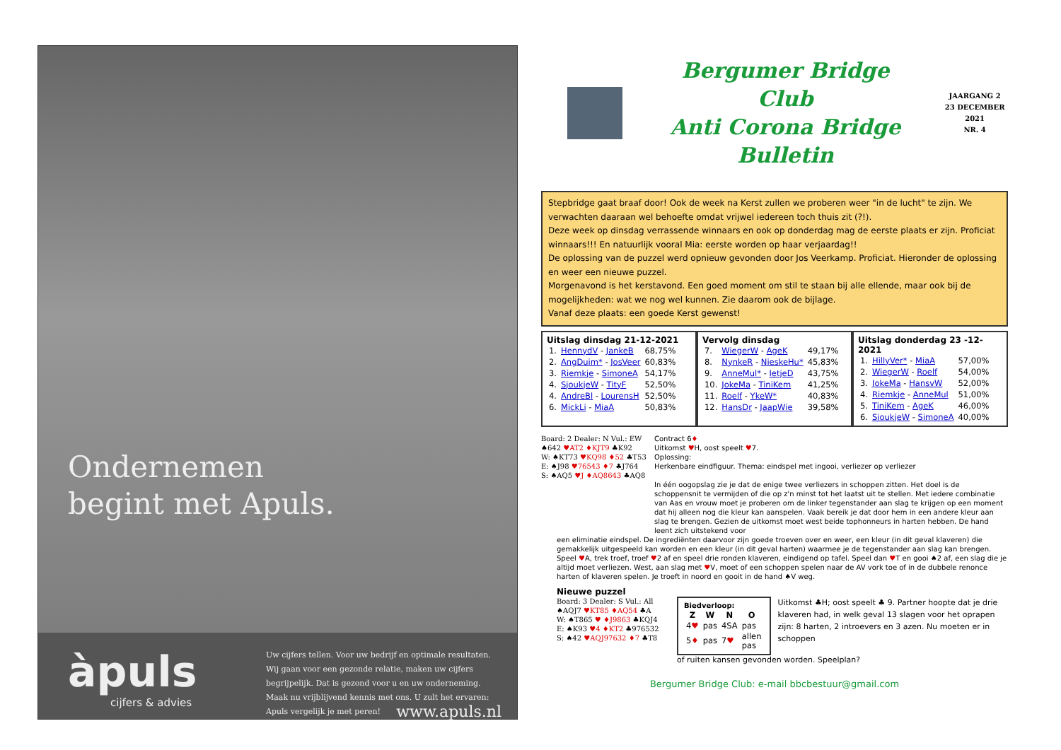Ondernemen
begint met Apuls.
àpuls
cijfers & advies
Uw cijfers tellen. Voor uw bedrijf en optimale resultaten. Wij gaan voor een gezonde relatie, maken uw cijfers begrijpelijk. Dat is gezond voor u en uw onderneming. Maak nu vrijblijvend kennis met ons. U zult het ervaren: Apuls vergelijk je met peren! www.apuls.nl
Bergumer Bridge Club
Anti Corona Bridge Bulletin
JAARGANG 2
23 DECEMBER 2021
NR. 4
Stepbridge gaat braaf door! Ook de week na Kerst zullen we proberen weer "in de lucht" te zijn. We verwachten daaraan wel behoefte omdat vrijwel iedereen toch thuis zit (?!).
Deze week op dinsdag verrassende winnaars en ook op donderdag mag de eerste plaats er zijn. Proficiat winnaars!!! En natuurlijk vooral Mia: eerste worden op haar verjaardag!!
De oplossing van de puzzel werd opnieuw gevonden door Jos Veerkamp. Proficiat. Hieronder de oplossing en weer een nieuwe puzzel.
Morgenavond is het kerstavond. Een goed moment om stil te staan bij alle ellende, maar ook bij de mogelijkheden: wat we nog wel kunnen. Zie daarom ook de bijlage.
Vanaf deze plaats: een goede Kerst gewenst!
Uitslag dinsdag 21-12-2021
| 1. | HennydV - JankeB | 68,75% |
| 2. | AngDuim* - JosVeer | 60,83% |
| 3. | Riemkje - SimoneA | 54,17% |
| 4. | SjoukjeW - TityF | 52,50% |
| 4. | AndreBl - LourensH | 52,50% |
| 6. | MickLi - MiaA | 50,83% |
Vervolg dinsdag
| 7. | WiegerW - AgeK | 49,17% |
| 8. | NynkeR - NieskeHu* | 45,83% |
| 9. | AnneMul* - IetjeD | 43,75% |
| 10. | JokeMa - TiniKem | 41,25% |
| 11. | Roelf - YkeW* | 40,83% |
| 12. | HansDr - JaapWie | 39,58% |
Uitslag donderdag 23 -12-2021
| 1. | HillyVer* - MiaA | 57,00% |
| 2. | WiegerW - Roelf | 54,00% |
| 3. | JokeMa - HansvW | 52,00% |
| 4. | Riemkje - AnneMul | 51,00% |
| 5. | TiniKem - AgeK | 46,00% |
| 6. | SjoukjeW - SimoneA | 40,00% |
Board: 2 Dealer: N Vul.: EW
♠642 ♥AT2 ♦KJT9 ♣K92
W: ♠KT73 ♥KQ98 ♦52 ♣T53
E: ♠J98 ♥76543 ♦7 ♣J764
S: ♠AQ5 ♥J ♦AQ8643 ♣AQ8
Contract 6♦
Uitkomst ♥H, oost speelt ♥7.
Oplossing:
Herkenbare eindfiguur. Thema: eindspel met ingooi, verliezer op verliezer
In één oogopslag zie je dat de enige twee verliezers in schoppen zitten. Het doel is de schoppensnit te vermijden of die op z'n minst tot het laatst uit te stellen. Met iedere combinatie van Aas en vrouw moet je proberen om de linker tegenstander aan slag te krijgen op een moment dat hij alleen nog die kleur kan aanspelen. Vaak bereik je dat door hem in een andere kleur aan slag te brengen. Gezien de uitkomst moet west beide tophonneurs in harten hebben. De hand leent zich uitstekend voor
een eliminatie eindspel. De ingrediënten daarvoor zijn goede troeven over en weer, een kleur (in dit geval klaveren) die gemakkelijk uitgespeeld kan worden en een kleur (in dit geval harten) waarmee je de tegenstander aan slag kan brengen.
Speel ♥A, trek troef, troef ♥2 af en speel drie ronden klaveren, eindigend op tafel. Speel dan ♥T en gooi ♠2 af, een slag die je altijd moet verliezen. West, aan slag met ♥V, moet of een schoppen spelen naar de AV vork toe of in de dubbele renonce harten of klaveren spelen. Je troeft in noord en gooit in de hand ♠V weg.
Nieuwe puzzel
Board: 3 Dealer: S Vul.: All
♠AQJ7 ♥KT85 ♦AQ54 ♣A
W: ♠T865 ♥ ♦J9863 ♣KQJ4
E: ♠K93 ♥4 ♦KT2 ♣976532
S: ♠42 ♥AQJ97632 ♦7 ♣T8
Biedverloop:
| Z | W | N | O |
| --- | --- | --- | --- |
| 4 ♥ | pas | 4SA | pas |
| 5 ♦ | pas | 7 ♥ | allen pas |
Uitkomst ♣H; oost speelt ♣ 9. Partner hoopte dat je drie klaveren had, in welk geval 13 slagen voor het oprapen zijn: 8 harten, 2 introevers en 3 azen. Nu moeten er in schoppen
of ruiten kansen gevonden worden. Speelplan?
Bergumer Bridge Club: e-mail bbcbestuur@gmail.com